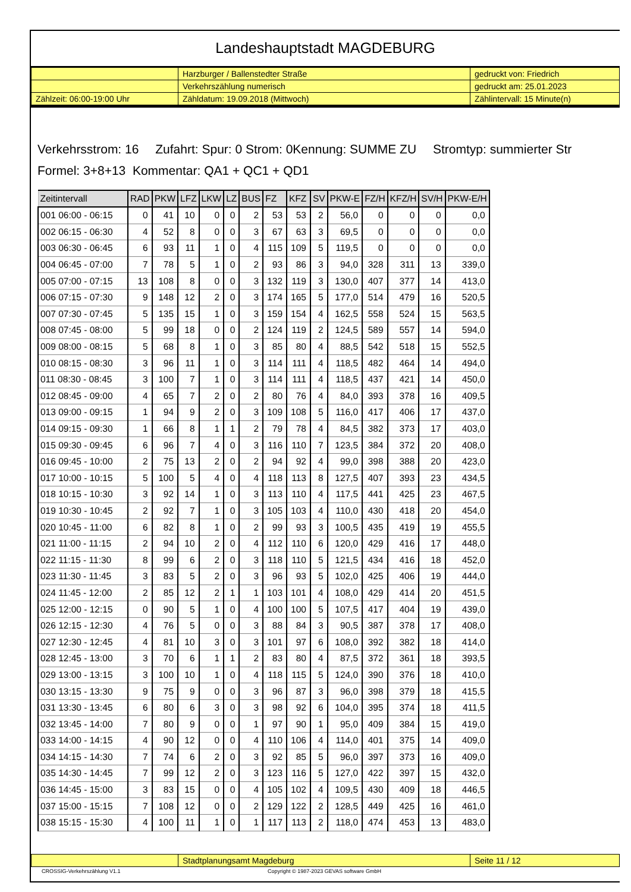Landeshauptstadt MAGDEBURG
| | Harzburger / Ballenstedter Straße | gedruckt von: Friedrich |
| | Verkehrszählung numerisch | gedruckt am: 25.01.2023 |
| Zählzeit: 06:00-19:00 Uhr | Zähldatum: 19.09.2018 (Mittwoch) | Zählintervall: 15 Minute(n) |
Verkehrsstrom: 16 Zufahrt: Spur: 0 Strom: 0Kennung: SUMME ZU Stromtyp: summierter Str
Formel: 3+8+13 Kommentar: QA1 + QC1 + QD1
| Zeitintervall | RAD | PKW | LFZ | LKW | LZ | BUS | FZ | KFZ | SV | PKW-E | FZ/H | KFZ/H | SV/H | PKW-E/H |
| --- | --- | --- | --- | --- | --- | --- | --- | --- | --- | --- | --- | --- | --- | --- |
| 001 06:00 - 06:15 | 0 | 41 | 10 | 0 | 0 | 2 | 53 | 53 | 2 | 56,0 | 0 | 0 | 0 | 0,0 |
| 002 06:15 - 06:30 | 4 | 52 | 8 | 0 | 0 | 3 | 67 | 63 | 3 | 69,5 | 0 | 0 | 0 | 0,0 |
| 003 06:30 - 06:45 | 6 | 93 | 11 | 1 | 0 | 4 | 115 | 109 | 5 | 119,5 | 0 | 0 | 0 | 0,0 |
| 004 06:45 - 07:00 | 7 | 78 | 5 | 1 | 0 | 2 | 93 | 86 | 3 | 94,0 | 328 | 311 | 13 | 339,0 |
| 005 07:00 - 07:15 | 13 | 108 | 8 | 0 | 0 | 3 | 132 | 119 | 3 | 130,0 | 407 | 377 | 14 | 413,0 |
| 006 07:15 - 07:30 | 9 | 148 | 12 | 2 | 0 | 3 | 174 | 165 | 5 | 177,0 | 514 | 479 | 16 | 520,5 |
| 007 07:30 - 07:45 | 5 | 135 | 15 | 1 | 0 | 3 | 159 | 154 | 4 | 162,5 | 558 | 524 | 15 | 563,5 |
| 008 07:45 - 08:00 | 5 | 99 | 18 | 0 | 0 | 2 | 124 | 119 | 2 | 124,5 | 589 | 557 | 14 | 594,0 |
| 009 08:00 - 08:15 | 5 | 68 | 8 | 1 | 0 | 3 | 85 | 80 | 4 | 88,5 | 542 | 518 | 15 | 552,5 |
| 010 08:15 - 08:30 | 3 | 96 | 11 | 1 | 0 | 3 | 114 | 111 | 4 | 118,5 | 482 | 464 | 14 | 494,0 |
| 011 08:30 - 08:45 | 3 | 100 | 7 | 1 | 0 | 3 | 114 | 111 | 4 | 118,5 | 437 | 421 | 14 | 450,0 |
| 012 08:45 - 09:00 | 4 | 65 | 7 | 2 | 0 | 2 | 80 | 76 | 4 | 84,0 | 393 | 378 | 16 | 409,5 |
| 013 09:00 - 09:15 | 1 | 94 | 9 | 2 | 0 | 3 | 109 | 108 | 5 | 116,0 | 417 | 406 | 17 | 437,0 |
| 014 09:15 - 09:30 | 1 | 66 | 8 | 1 | 1 | 2 | 79 | 78 | 4 | 84,5 | 382 | 373 | 17 | 403,0 |
| 015 09:30 - 09:45 | 6 | 96 | 7 | 4 | 0 | 3 | 116 | 110 | 7 | 123,5 | 384 | 372 | 20 | 408,0 |
| 016 09:45 - 10:00 | 2 | 75 | 13 | 2 | 0 | 2 | 94 | 92 | 4 | 99,0 | 398 | 388 | 20 | 423,0 |
| 017 10:00 - 10:15 | 5 | 100 | 5 | 4 | 0 | 4 | 118 | 113 | 8 | 127,5 | 407 | 393 | 23 | 434,5 |
| 018 10:15 - 10:30 | 3 | 92 | 14 | 1 | 0 | 3 | 113 | 110 | 4 | 117,5 | 441 | 425 | 23 | 467,5 |
| 019 10:30 - 10:45 | 2 | 92 | 7 | 1 | 0 | 3 | 105 | 103 | 4 | 110,0 | 430 | 418 | 20 | 454,0 |
| 020 10:45 - 11:00 | 6 | 82 | 8 | 1 | 0 | 2 | 99 | 93 | 3 | 100,5 | 435 | 419 | 19 | 455,5 |
| 021 11:00 - 11:15 | 2 | 94 | 10 | 2 | 0 | 4 | 112 | 110 | 6 | 120,0 | 429 | 416 | 17 | 448,0 |
| 022 11:15 - 11:30 | 8 | 99 | 6 | 2 | 0 | 3 | 118 | 110 | 5 | 121,5 | 434 | 416 | 18 | 452,0 |
| 023 11:30 - 11:45 | 3 | 83 | 5 | 2 | 0 | 3 | 96 | 93 | 5 | 102,0 | 425 | 406 | 19 | 444,0 |
| 024 11:45 - 12:00 | 2 | 85 | 12 | 2 | 1 | 1 | 103 | 101 | 4 | 108,0 | 429 | 414 | 20 | 451,5 |
| 025 12:00 - 12:15 | 0 | 90 | 5 | 1 | 0 | 4 | 100 | 100 | 5 | 107,5 | 417 | 404 | 19 | 439,0 |
| 026 12:15 - 12:30 | 4 | 76 | 5 | 0 | 0 | 3 | 88 | 84 | 3 | 90,5 | 387 | 378 | 17 | 408,0 |
| 027 12:30 - 12:45 | 4 | 81 | 10 | 3 | 0 | 3 | 101 | 97 | 6 | 108,0 | 392 | 382 | 18 | 414,0 |
| 028 12:45 - 13:00 | 3 | 70 | 6 | 1 | 1 | 2 | 83 | 80 | 4 | 87,5 | 372 | 361 | 18 | 393,5 |
| 029 13:00 - 13:15 | 3 | 100 | 10 | 1 | 0 | 4 | 118 | 115 | 5 | 124,0 | 390 | 376 | 18 | 410,0 |
| 030 13:15 - 13:30 | 9 | 75 | 9 | 0 | 0 | 3 | 96 | 87 | 3 | 96,0 | 398 | 379 | 18 | 415,5 |
| 031 13:30 - 13:45 | 6 | 80 | 6 | 3 | 0 | 3 | 98 | 92 | 6 | 104,0 | 395 | 374 | 18 | 411,5 |
| 032 13:45 - 14:00 | 7 | 80 | 9 | 0 | 0 | 1 | 97 | 90 | 1 | 95,0 | 409 | 384 | 15 | 419,0 |
| 033 14:00 - 14:15 | 4 | 90 | 12 | 0 | 0 | 4 | 110 | 106 | 4 | 114,0 | 401 | 375 | 14 | 409,0 |
| 034 14:15 - 14:30 | 7 | 74 | 6 | 2 | 0 | 3 | 92 | 85 | 5 | 96,0 | 397 | 373 | 16 | 409,0 |
| 035 14:30 - 14:45 | 7 | 99 | 12 | 2 | 0 | 3 | 123 | 116 | 5 | 127,0 | 422 | 397 | 15 | 432,0 |
| 036 14:45 - 15:00 | 3 | 83 | 15 | 0 | 0 | 4 | 105 | 102 | 4 | 109,5 | 430 | 409 | 18 | 446,5 |
| 037 15:00 - 15:15 | 7 | 108 | 12 | 0 | 0 | 2 | 129 | 122 | 2 | 128,5 | 449 | 425 | 16 | 461,0 |
| 038 15:15 - 15:30 | 4 | 100 | 11 | 1 | 0 | 1 | 117 | 113 | 2 | 118,0 | 474 | 453 | 13 | 483,0 |
| | Stadtplanungsamt Magdeburg | Seite 11 / 12 |
CROSSIG-Verkehrszählung V1.1 Copyright © 1987-2023 GEVAS software GmbH